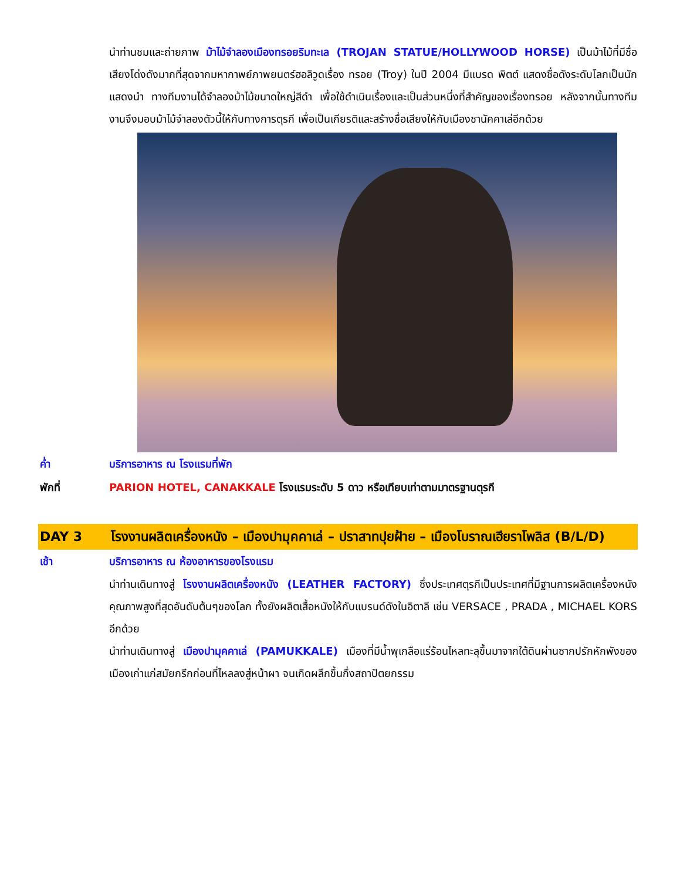นำท่านชมและถ่ายภาพ ม้าไม้จำลองเมืองทรอยริมทะเล (TROJAN STATUE/HOLLYWOOD HORSE) เป็นม้าไม้ที่มีชื่อเสียงโด่งดังมากที่สุดจากมหากาพย์ภาพยนตร์ฮอลิวูดเรื่อง ทรอย (Troy) ในปี 2004 มีแบรด พิตต์ แสดงชื่อดังระดับโลกเป็นนักแสดงนำ ทางทีมงานได้จำลองม้าไม้ขนาดใหญ่สีดำ เพื่อใช้ดำเนินเรื่องและเป็นส่วนหนึ่งที่สำคัญของเรื่องทรอย หลังจากนั้นทางทีมงานจึงมอบม้าไม้จำลองตัวนี้ให้กับทางการตุรกี เพื่อเป็นเกียรติและสร้างชื่อเสียงให้กับเมืองชานัคคาเล่อีกด้วย
ค่ำ บริการอาหาร ณ โรงแรมที่พัก
พักที่ PARION HOTEL, CANAKKALE โรงแรมระดับ 5 ดาว หรือเทียบเท่าตามมาตรฐานตุรกี
DAY 3 โรงงานผลิตเครื่องหนัง – เมืองปามุคคาเล่ – ปราสาทปุยฝ้าย – เมืองโบราณเฮียราโพลิส (B/L/D)
เช้า บริการอาหาร ณ ห้องอาหารของโรงแรม
นำท่านเดินทางสู่ โรงงานผลิตเครื่องหนัง (LEATHER FACTORY) ซึ่งประเทศตุรกีเป็นประเทศที่มีฐานการผลิตเครื่องหนังคุณภาพสูงที่สุดอันดับต้นๆของโลก ทั้งยังผลิตเสื้อหนังให้กับแบรนด์ดังในอิตาลี เช่น VERSACE , PRADA , MICHAEL KORS อีกด้วย
นำท่านเดินทางสู่ เมืองปามุคคาเล่ (PAMUKKALE) เมืองที่มีน้ำพุเกลือแร่ร้อนไหลทะลุขึ้นมาจากใต้ดินผ่านซากปรักหักพังของเมืองเก่าแก่สมัยกรีกก่อนที่ไหลลงสู่หน้าผา จนเกิดผลึกขึ้นกึ่งสถาปัตยกรรม